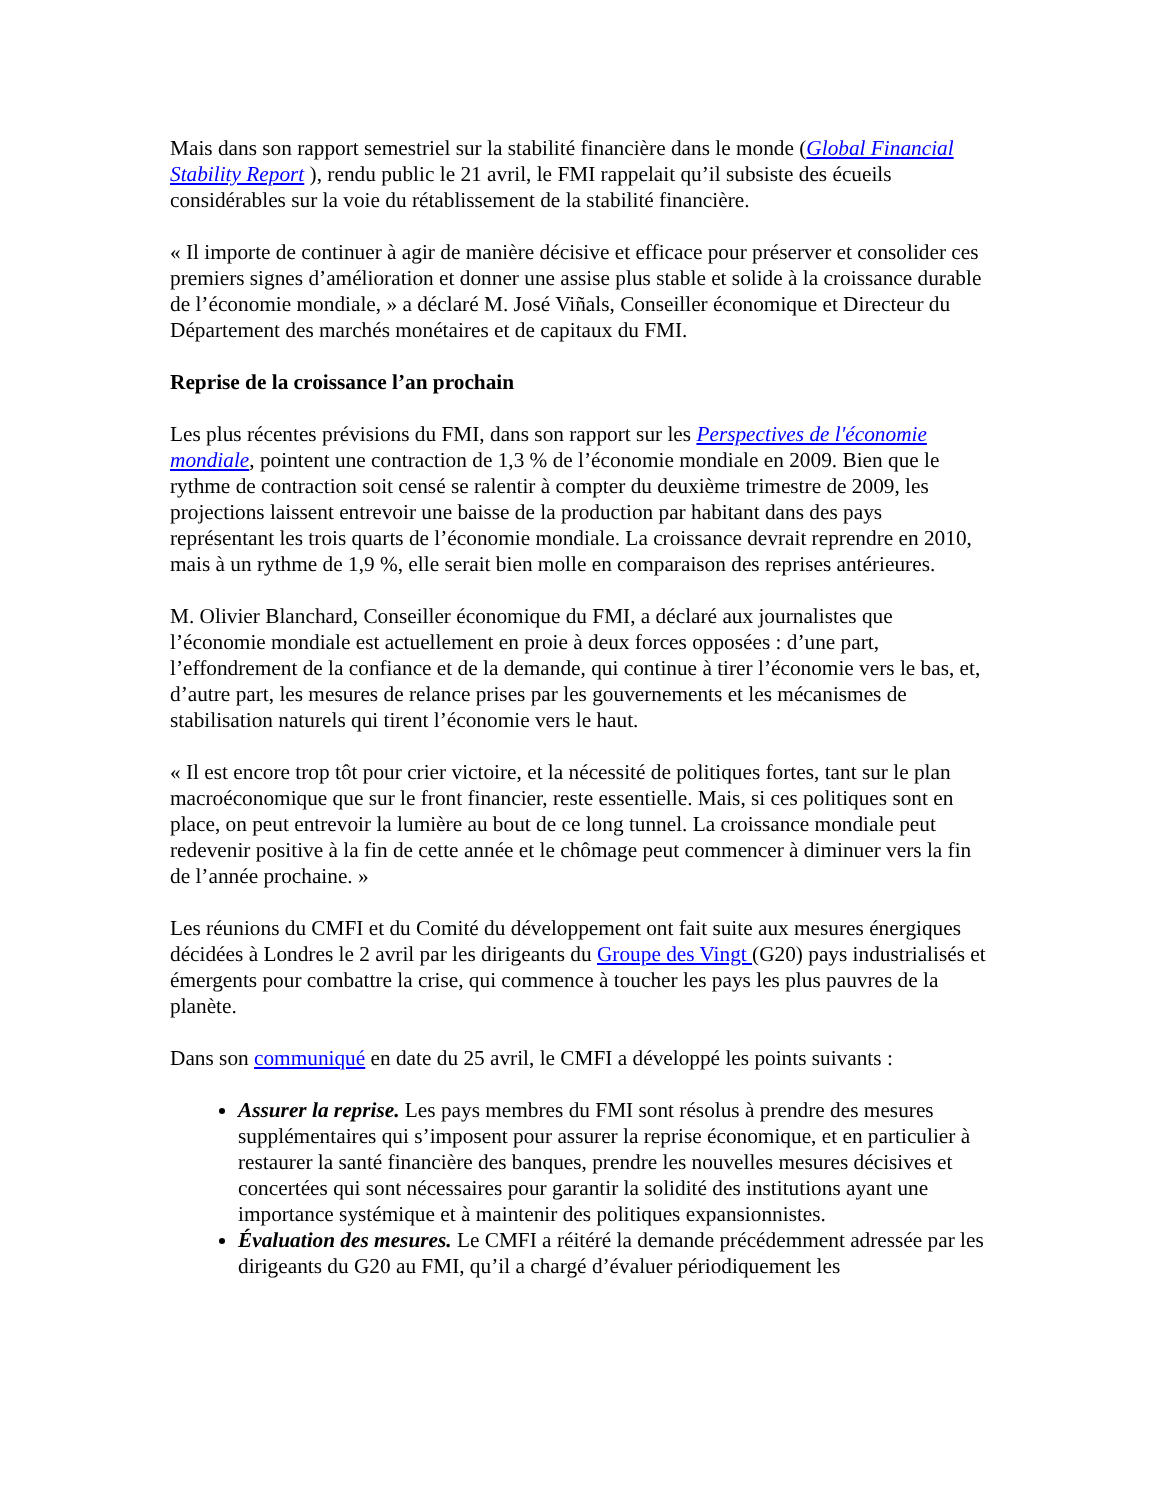Mais dans son rapport semestriel sur la stabilité financière dans le monde (Global Financial Stability Report ), rendu public le 21 avril, le FMI rappelait qu’il subsiste des écueils considérables sur la voie du rétablissement de la stabilité financière.
« Il importe de continuer à agir de manière décisive et efficace pour préserver et consolider ces premiers signes d’amélioration et donner une assise plus stable et solide à la croissance durable de l’économie mondiale, » a déclaré M. José Viñals, Conseiller économique et Directeur du Département des marchés monétaires et de capitaux du FMI.
Reprise de la croissance l’an prochain
Les plus récentes prévisions du FMI, dans son rapport sur les Perspectives de l'économie mondiale, pointent une contraction de 1,3 % de l’économie mondiale en 2009. Bien que le rythme de contraction soit censé se ralentir à compter du deuxième trimestre de 2009, les projections laissent entrevoir une baisse de la production par habitant dans des pays représentant les trois quarts de l’économie mondiale. La croissance devrait reprendre en 2010, mais à un rythme de 1,9 %, elle serait bien molle en comparaison des reprises antérieures.
M. Olivier Blanchard, Conseiller économique du FMI, a déclaré aux journalistes que l’économie mondiale est actuellement en proie à deux forces opposées : d’une part, l’effondrement de la confiance et de la demande, qui continue à tirer l’économie vers le bas, et, d’autre part, les mesures de relance prises par les gouvernements et les mécanismes de stabilisation naturels qui tirent l’économie vers le haut.
« Il est encore trop tôt pour crier victoire, et la nécessité de politiques fortes, tant sur le plan macroéconomique que sur le front financier, reste essentielle. Mais, si ces politiques sont en place, on peut entrevoir la lumière au bout de ce long tunnel. La croissance mondiale peut redevenir positive à la fin de cette année et le chômage peut commencer à diminuer vers la fin de l’année prochaine. »
Les réunions du CMFI et du Comité du développement ont fait suite aux mesures énergiques décidées à Londres le 2 avril par les dirigeants du Groupe des Vingt (G20) pays industrialisés et émergents pour combattre la crise, qui commence à toucher les pays les plus pauvres de la planète.
Dans son communiqué en date du 25 avril, le CMFI a développé les points suivants :
Assurer la reprise. Les pays membres du FMI sont résolus à prendre des mesures supplémentaires qui s’imposent pour assurer la reprise économique, et en particulier à restaurer la santé financière des banques, prendre les nouvelles mesures décisives et concertées qui sont nécessaires pour garantir la solidité des institutions ayant une importance systémique et à maintenir des politiques expansionnistes.
Évaluation des mesures. Le CMFI a réitéré la demande précédemment adressée par les dirigeants du G20 au FMI, qu’il a chargé d’évaluer périodiquement les